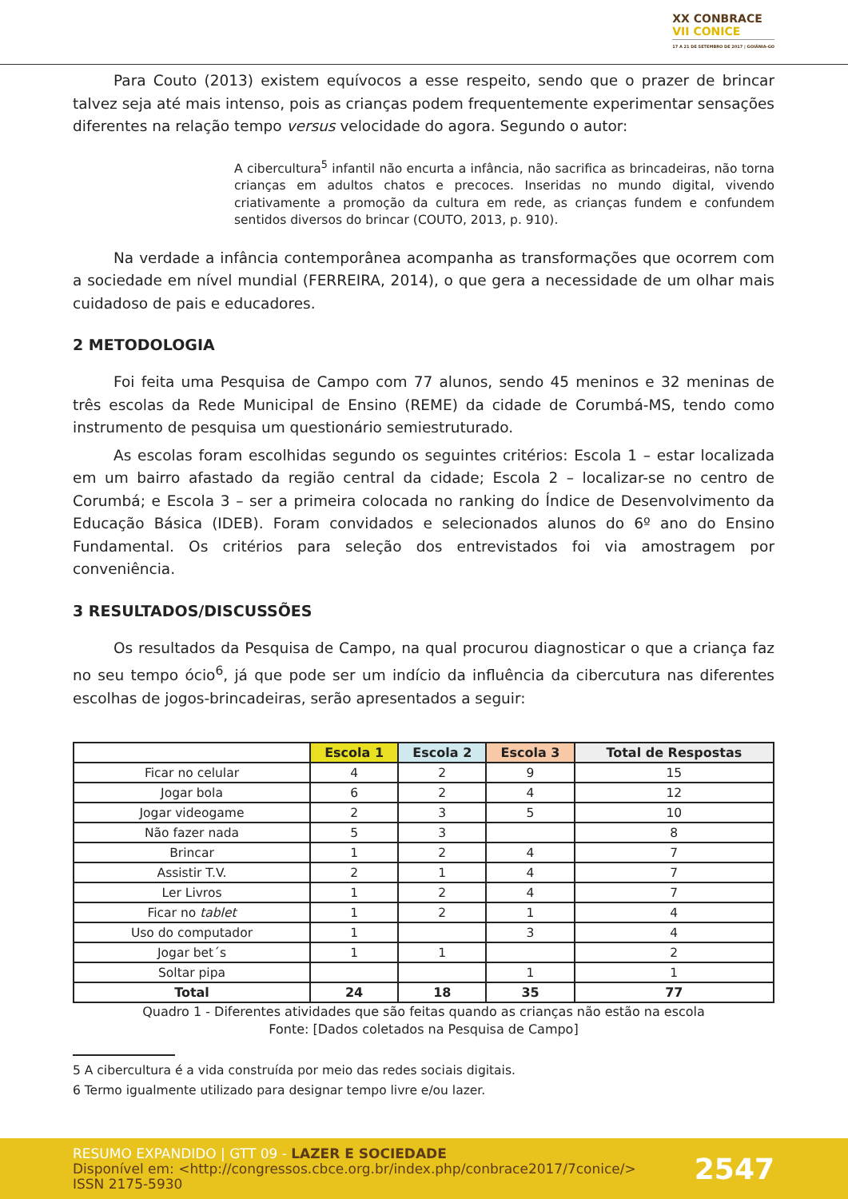XX CONBRACE
VII CONICE
17 A 21 DE SETEMBRO DE 2017 | GOIÂNIA-GO
Para Couto (2013) existem equívocos a esse respeito, sendo que o prazer de brincar talvez seja até mais intenso, pois as crianças podem frequentemente experimentar sensações diferentes na relação tempo versus velocidade do agora. Segundo o autor:
A cibercultura<sup>5</sup> infantil não encurta a infância, não sacrifica as brincadeiras, não torna crianças em adultos chatos e precoces. Inseridas no mundo digital, vivendo criativamente a promoção da cultura em rede, as crianças fundem e confundem sentidos diversos do brincar (COUTO, 2013, p. 910).
Na verdade a infância contemporânea acompanha as transformações que ocorrem com a sociedade em nível mundial (FERREIRA, 2014), o que gera a necessidade de um olhar mais cuidadoso de pais e educadores.
2 METODOLOGIA
Foi feita uma Pesquisa de Campo com 77 alunos, sendo 45 meninos e 32 meninas de três escolas da Rede Municipal de Ensino (REME) da cidade de Corumbá-MS, tendo como instrumento de pesquisa um questionário semiestruturado.
As escolas foram escolhidas segundo os seguintes critérios: Escola 1 – estar localizada em um bairro afastado da região central da cidade; Escola 2 – localizar-se no centro de Corumbá; e Escola 3 – ser a primeira colocada no ranking do Índice de Desenvolvimento da Educação Básica (IDEB). Foram convidados e selecionados alunos do 6º ano do Ensino Fundamental. Os critérios para seleção dos entrevistados foi via amostragem por conveniência.
3 RESULTADOS/DISCUSSÕES
Os resultados da Pesquisa de Campo, na qual procurou diagnosticar o que a criança faz no seu tempo ócio<sup>6</sup>, já que pode ser um indício da influência da cibercutura nas diferentes escolhas de jogos-brincadeiras, serão apresentados a seguir:
| | Escola 1 | Escola 2 | Escola 3 | Total de Respostas |
| --- | --- | --- | --- | --- |
| Ficar no celular | 4 | 2 | 9 | 15 |
| Jogar bola | 6 | 2 | 4 | 12 |
| Jogar videogame | 2 | 3 | 5 | 10 |
| Não fazer nada | 5 | 3 | | 8 |
| Brincar | 1 | 2 | 4 | 7 |
| Assistir T.V. | 2 | 1 | 4 | 7 |
| Ler Livros | 1 | 2 | 4 | 7 |
| Ficar no tablet | 1 | 2 | 1 | 4 |
| Uso do computador | 1 | | 3 | 4 |
| Jogar bet´s | 1 | 1 | | 2 |
| Soltar pipa | | | 1 | 1 |
| Total | 24 | 18 | 35 | 77 |
Quadro 1 - Diferentes atividades que são feitas quando as crianças não estão na escola
Fonte: [Dados coletados na Pesquisa de Campo]
5 A cibercultura é a vida construída por meio das redes sociais digitais.
6 Termo igualmente utilizado para designar tempo livre e/ou lazer.
RESUMO EXPANDIDO | GTT 09 - LAZER E SOCIEDADE
Disponível em: <http://congressos.cbce.org.br/index.php/conbrace2017/7conice/>
ISSN 2175-5930
2547